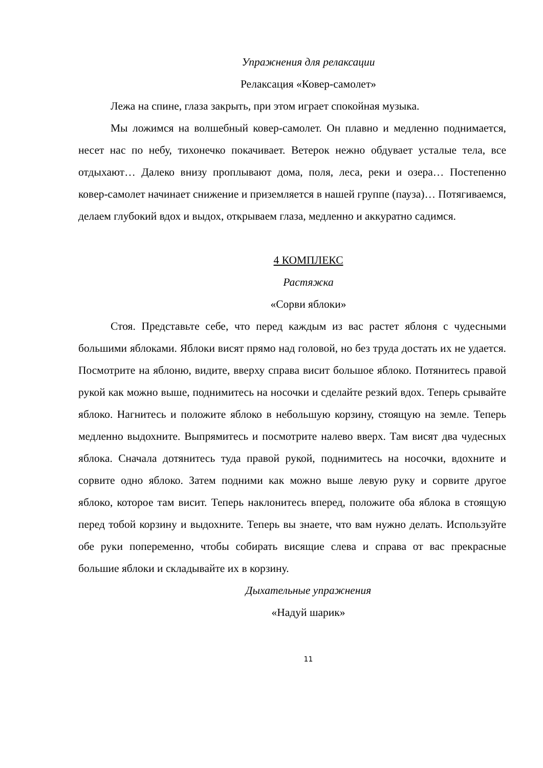Упражнения для релаксации
Релаксация «Ковер-самолет»
Лежа на спине, глаза закрыть, при этом играет спокойная музыка.
Мы ложимся на волшебный ковер-самолет. Он плавно и медленно поднимается, несет нас по небу, тихонечко покачивает. Ветерок нежно обдувает усталые тела, все отдыхают… Далеко внизу проплывают дома, поля, леса, реки и озера… Постепенно ковер-самолет начинает снижение и приземляется в нашей группе (пауза)… Потягиваемся, делаем глубокий вдох и выдох, открываем глаза, медленно и аккуратно садимся.
4 КОМПЛЕКС
Растяжка
«Сорви яблоки»
Стоя. Представьте себе, что перед каждым из вас растет яблоня с чудесными большими яблоками. Яблоки висят прямо над головой, но без труда достать их не удается. Посмотрите на яблоню, видите, вверху справа висит большое яблоко. Потянитесь правой рукой как можно выше, поднимитесь на носочки и сделайте резкий вдох. Теперь срывайте яблоко. Нагнитесь и положите яблоко в небольшую корзину, стоящую на земле. Теперь медленно выдохните. Выпрямитесь и посмотрите налево вверх. Там висят два чудесных яблока. Сначала дотянитесь туда правой рукой, поднимитесь на носочки, вдохните и сорвите одно яблоко. Затем подними как можно выше левую руку и сорвите другое яблоко, которое там висит. Теперь наклонитесь вперед, положите оба яблока в стоящую перед тобой корзину и выдохните. Теперь вы знаете, что вам нужно делать. Используйте обе руки попеременно, чтобы собирать висящие слева и справа от вас прекрасные большие яблоки и складывайте их в корзину.
Дыхательные упражнения
«Надуй шарик»
11